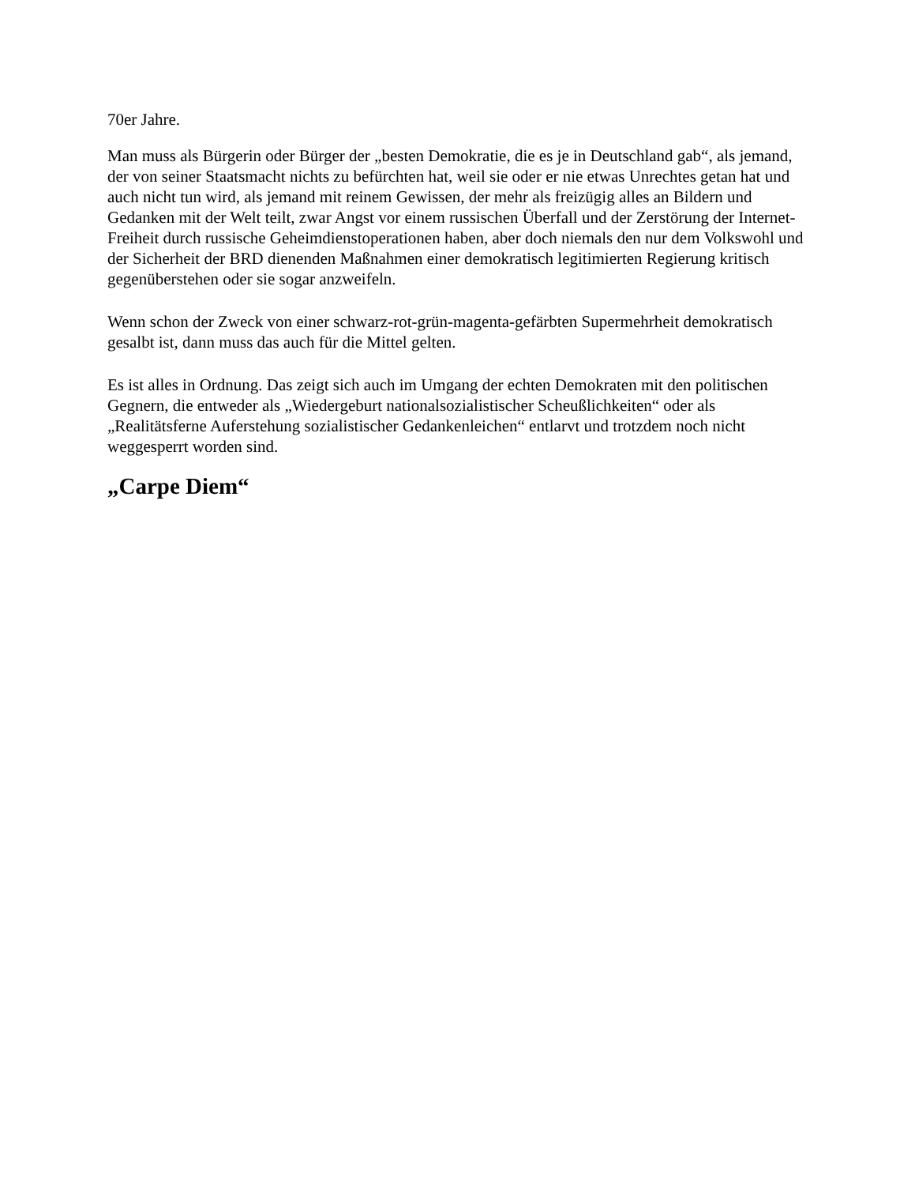70er Jahre.
Man muss als Bürgerin oder Bürger der „besten Demokratie, die es je in Deutschland gab“, als jemand, der von seiner Staatsmacht nichts zu befürchten hat, weil sie oder er nie etwas Unrechtes getan hat und auch nicht tun wird, als jemand mit reinem Gewissen, der mehr als freizügig alles an Bildern und Gedanken mit der Welt teilt, zwar Angst vor einem russischen Überfall und der Zerstörung der Internet-Freiheit durch russische Geheimdienstoperationen haben, aber doch niemals den nur dem Volkswohl und der Sicherheit der BRD dienenden Maßnahmen einer demokratisch legitimierten Regierung kritisch gegenüberstehen oder sie sogar anzweifeln.
Wenn schon der Zweck von einer schwarz-rot-grün-magenta-gefärbten Supermehrheit demokratisch gesalbt ist, dann muss das auch für die Mittel gelten.
Es ist alles in Ordnung. Das zeigt sich auch im Umgang der echten Demokraten mit den politischen Gegnern, die entweder als „Wiedergeburt nationalsozialistischer Scheußlichkeiten“ oder als „Realitätsferne Auferstehung sozialistischer Gedankenleichen“ entlarvt und trotzdem noch nicht weggesperrt worden sind.
„Carpe Diem“